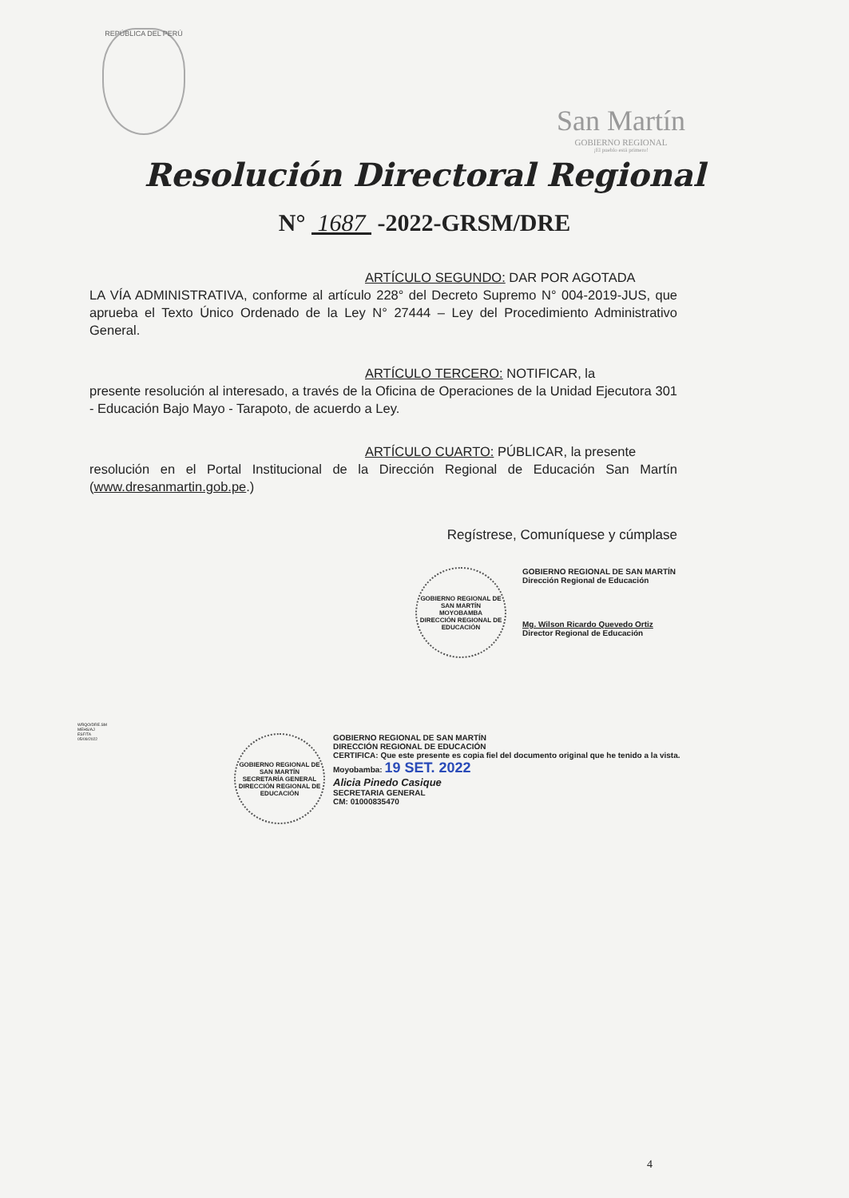REPÚBLICA DEL PERÚ
San Martín
GOBIERNO REGIONAL
¡El pueblo está primero!
Resolución Directoral Regional
N° 1687 -2022-GRSM/DRE
ARTÍCULO SEGUNDO: DAR POR AGOTADA
LA VÍA ADMINISTRATIVA, conforme al artículo 228° del Decreto Supremo N° 004-2019-JUS, que aprueba el Texto Único Ordenado de la Ley N° 27444 – Ley del Procedimiento Administrativo General.
ARTÍCULO TERCERO: NOTIFICAR, la
presente resolución al interesado, a través de la Oficina de Operaciones de la Unidad Ejecutora 301 - Educación Bajo Mayo - Tarapoto, de acuerdo a Ley.
ARTÍCULO CUARTO: PÚBLICAR, la presente
resolución en el Portal Institucional de la Dirección Regional de Educación San Martín (www.dresanmartin.gob.pe.)
Regístrese, Comuníquese y cúmplase
GOBIERNO REGIONAL DE SAN MARTÍN
MOYOBAMBA
DIRECCIÓN REGIONAL DE EDUCACIÓN
GOBIERNO REGIONAL DE SAN MARTÍN
Dirección Regional de Educación
Mg. Wilson Ricardo Quevedo Ortiz
Director Regional de Educación
WRQO/DRE.SM
MEHS/AJ
ESF/TA
05/09/2022
GOBIERNO REGIONAL DE SAN MARTÍN
SECRETARÍA GENERAL
DIRECCIÓN REGIONAL DE EDUCACIÓN
GOBIERNO REGIONAL DE SAN MARTÍN
DIRECCIÓN REGIONAL DE EDUCACIÓN
CERTIFICA: Que este presente es copia fiel del documento original que he tenido a la vista.
Moyobamba: 19 SET. 2022
Alicia Pinedo Casique
SECRETARIA GENERAL
CM: 01000835470
4